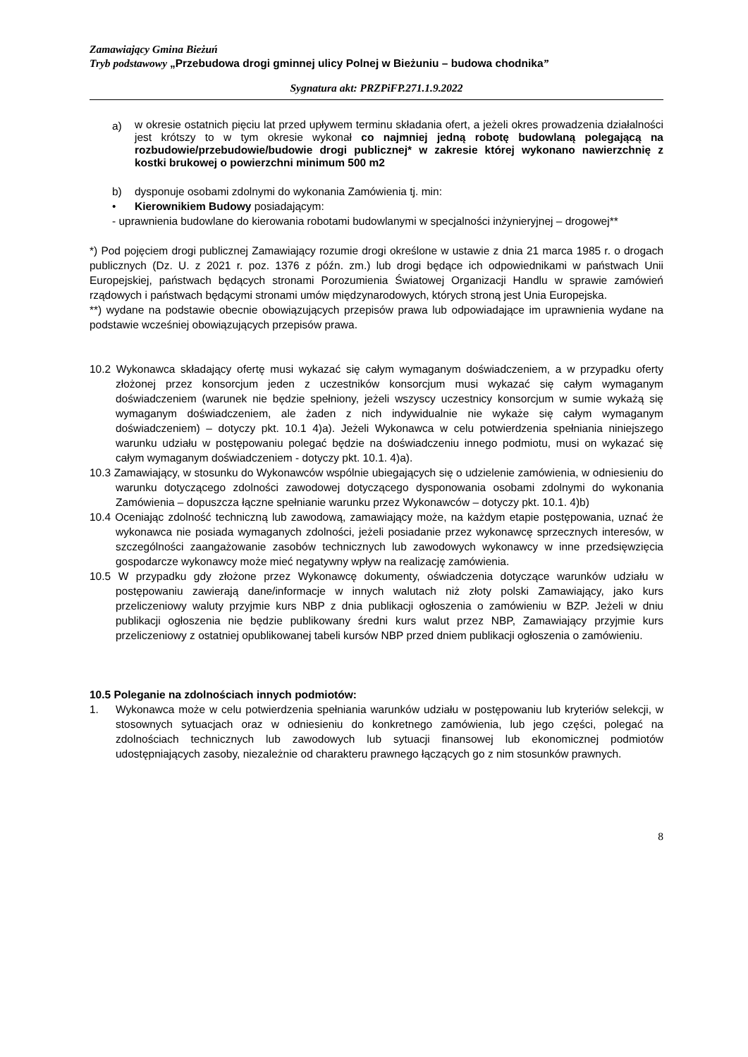Zamawiający Gmina Bieżuń
Tryb podstawowy „Przebudowa drogi gminnej ulicy Polnej w Bieżuniu – budowa chodnika”
Sygnatura akt: PRZPiFP.271.1.9.2022
a)
w okresie ostatnich pięciu lat przed upływem terminu składania ofert, a jeżeli okres prowadzenia działalności jest krótszy to w tym okresie wykonał co najmniej jedną robotę budowlaną polegającą na rozbudowie/przebudowie/budowie drogi publicznej* w zakresie której wykonano nawierzchnię z kostki brukowej o powierzchni minimum 500 m2
b) dysponuje osobami zdolnymi do wykonania Zamówienia tj. min:
• Kierownikiem Budowy posiadającym:
- uprawnienia budowlane do kierowania robotami budowlanymi w specjalności inżynieryjnej – drogowej**
*) Pod pojęciem drogi publicznej Zamawiający rozumie drogi określone w ustawie z dnia 21 marca 1985 r. o drogach publicznych (Dz. U. z 2021 r. poz. 1376 z późn. zm.) lub drogi będące ich odpowiednikami w państwach Unii Europejskiej, państwach będących stronami Porozumienia Światowej Organizacji Handlu w sprawie zamówień rządowych i państwach będącymi stronami umów międzynarodowych, których stroną jest Unia Europejska.
**) wydane na podstawie obecnie obowiązujących przepisów prawa lub odpowiadające im uprawnienia wydane na podstawie wcześniej obowiązujących przepisów prawa.
10.2 Wykonawca składający ofertę musi wykazać się całym wymaganym doświadczeniem, a w przypadku oferty złożonej przez konsorcjum jeden z uczestników konsorcjum musi wykazać się całym wymaganym doświadczeniem (warunek nie będzie spełniony, jeżeli wszyscy uczestnicy konsorcjum w sumie wykażą się wymaganym doświadczeniem, ale żaden z nich indywidualnie nie wykaże się całym wymaganym doświadczeniem) – dotyczy pkt. 10.1 4)a). Jeżeli Wykonawca w celu potwierdzenia spełniania niniejszego warunku udziału w postępowaniu polegać będzie na doświadczeniu innego podmiotu, musi on wykazać się całym wymaganym doświadczeniem - dotyczy pkt. 10.1. 4)a).
10.3 Zamawiający, w stosunku do Wykonawców wspólnie ubiegających się o udzielenie zamówienia, w odniesieniu do warunku dotyczącego zdolności zawodowej dotyczącego dysponowania osobami zdolnymi do wykonania Zamówienia – dopuszcza łączne spełnianie warunku przez Wykonawców – dotyczy pkt. 10.1. 4)b)
10.4 Oceniając zdolność techniczną lub zawodową, zamawiający może, na każdym etapie postępowania, uznać że wykonawca nie posiada wymaganych zdolności, jeżeli posiadanie przez wykonawcę sprzecznych interesów, w szczególności zaangażowanie zasobów technicznych lub zawodowych wykonawcy w inne przedsięwzięcia gospodarcze wykonawcy może mieć negatywny wpływ na realizację zamówienia.
10.5 W przypadku gdy złożone przez Wykonawcę dokumenty, oświadczenia dotyczące warunków udziału w postępowaniu zawierają dane/informacje w innych walutach niż złoty polski Zamawiający, jako kurs przeliczeniowy waluty przyjmie kurs NBP z dnia publikacji ogłoszenia o zamówieniu w BZP. Jeżeli w dniu publikacji ogłoszenia nie będzie publikowany średni kurs walut przez NBP, Zamawiający przyjmie kurs przeliczeniowy z ostatniej opublikowanej tabeli kursów NBP przed dniem publikacji ogłoszenia o zamówieniu.
10.5 Poleganie na zdolnościach innych podmiotów:
1. Wykonawca może w celu potwierdzenia spełniania warunków udziału w postępowaniu lub kryteriów selekcji, w stosownych sytuacjach oraz w odniesieniu do konkretnego zamówienia, lub jego części, polegać na zdolnościach technicznych lub zawodowych lub sytuacji finansowej lub ekonomicznej podmiotów udostępniających zasoby, niezależnie od charakteru prawnego łączących go z nim stosunków prawnych.
8